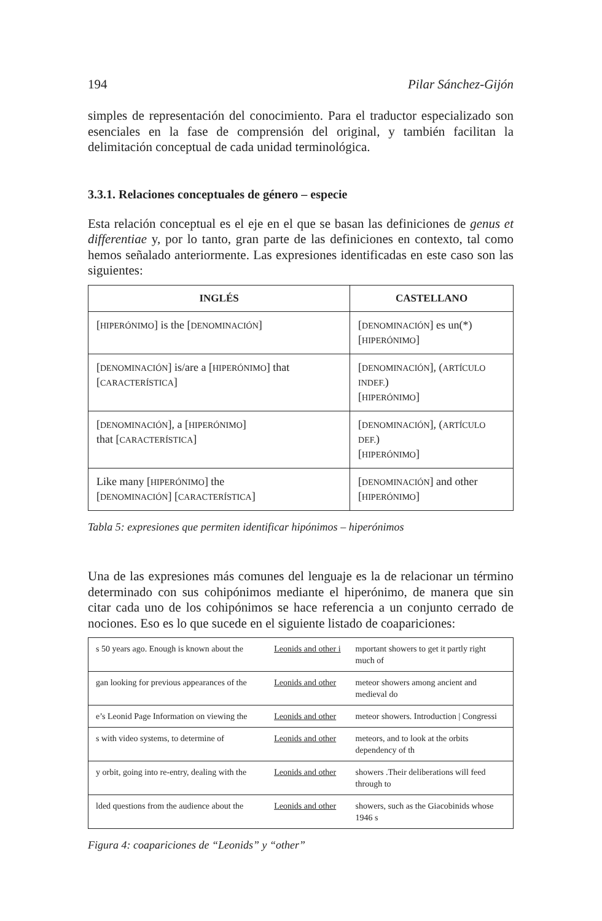194 Pilar Sánchez-Gijón
simples de representación del conocimiento. Para el traductor especializado son esenciales en la fase de comprensión del original, y también facilitan la delimitación conceptual de cada unidad terminológica.
3.3.1. Relaciones conceptuales de género – especie
Esta relación conceptual es el eje en el que se basan las definiciones de genus et differentiae y, por lo tanto, gran parte de las definiciones en contexto, tal como hemos señalado anteriormente. Las expresiones identificadas en este caso son las siguientes:
| INGLÉS | CASTELLANO |
| --- | --- |
| [ HIPERÓNIMO ] is the [ DENOMINACIÓN ] | [ DENOMINACIÓN ] es un(*) [ HIPERÓNIMO ] |
| [ DENOMINACIÓN ] is/are a [ HIPERÓNIMO ] that [ CARACTERÍSTICA ] | [ DENOMINACIÓN ], ( ARTÍCULO INDEF. ) [ HIPERÓNIMO ] |
| [ DENOMINACIÓN ], a [ HIPERÓNIMO ] that [ CARACTERÍSTICA ] | [ DENOMINACIÓN ], ( ARTÍCULO DEF. ) [ HIPERÓNIMO ] |
| Like many [ HIPERÓNIMO ] the [ DENOMINACIÓN ] [ CARACTERÍSTICA ] | [ DENOMINACIÓN ] and other [ HIPERÓNIMO ] |
Tabla 5: expresiones que permiten identificar hipónimos – hiperónimos
Una de las expresiones más comunes del lenguaje es la de relacionar un término determinado con sus cohipónimos mediante el hiperónimo, de manera que sin citar cada uno de los cohipónimos se hace referencia a un conjunto cerrado de nociones. Eso es lo que sucede en el siguiente listado de coapariciones:
| s 50 years ago. Enough is known about the | Leonids and other i | mportant showers to get it partly right much of |
| gan looking for previous appearances of the | Leonids and other | meteor showers among ancient and medieval do |
| e’s Leonid Page Information on viewing the | Leonids and other | meteor showers. Introduction / Congressi |
| s with video systems, to determine of | Leonids and other | meteors, and to look at the orbits dependency of th |
| y orbit, going into re-entry, dealing with the | Leonids and other | showers .Their deliberations will feed through to |
| lded questions from the audience about the | Leonids and other | showers, such as the Giacobinids whose 1946 s |
Figura 4: coapariciones de “Leonids” y “other”